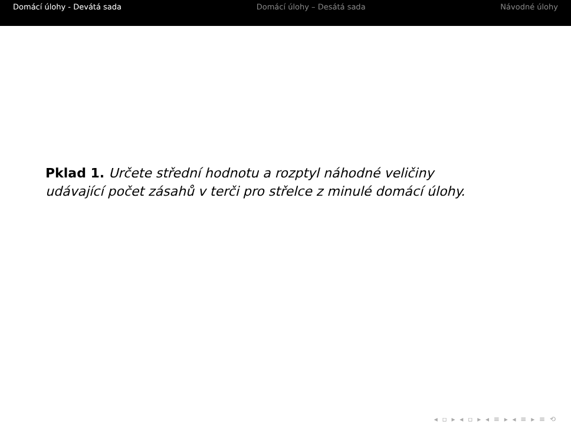Domácí úlohy - Devátá sada Domácí úlohy – Desátá sada Návodné úlohy
Pklad 1. Určete střední hodnotu a rozptyl náhodné veličiny
udávající počet zásahů v terči pro střelce z minulé domácí úlohy.
◂ ▫ ▸ ◂ ▫ ▸ ◂ ≡ ▸ ◂ ≡ ▸ ≡ ⟲